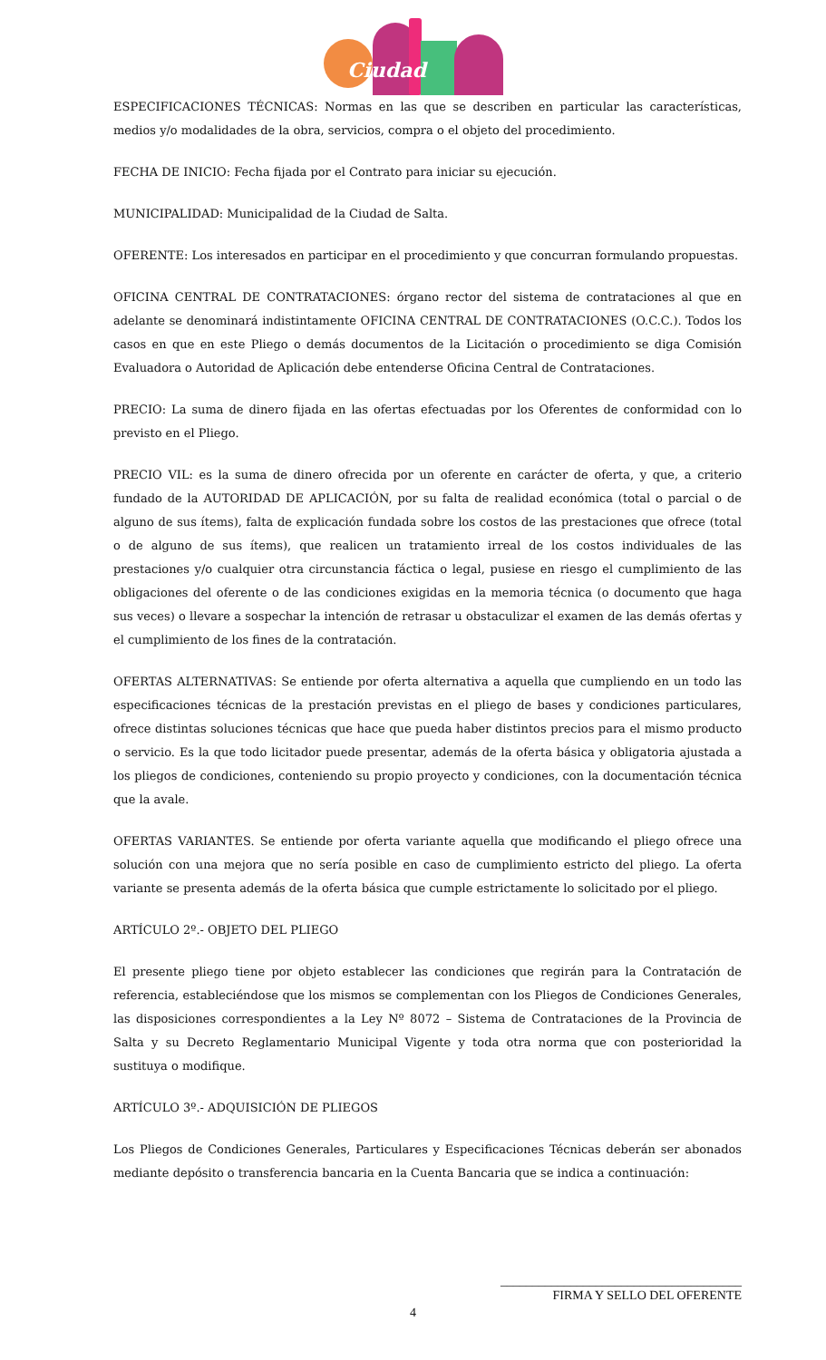Ciudad
ESPECIFICACIONES TÉCNICAS: Normas en las que se describen en particular las características, medios y/o modalidades de la obra, servicios, compra o el objeto del procedimiento.
FECHA DE INICIO: Fecha fijada por el Contrato para iniciar su ejecución.
MUNICIPALIDAD: Municipalidad de la Ciudad de Salta.
OFERENTE: Los interesados en participar en el procedimiento y que concurran formulando propuestas.
OFICINA CENTRAL DE CONTRATACIONES: órgano rector del sistema de contrataciones al que en adelante se denominará indistintamente OFICINA CENTRAL DE CONTRATACIONES (O.C.C.). Todos los casos en que en este Pliego o demás documentos de la Licitación o procedimiento se diga Comisión Evaluadora o Autoridad de Aplicación debe entenderse Oficina Central de Contrataciones.
PRECIO: La suma de dinero fijada en las ofertas efectuadas por los Oferentes de conformidad con lo previsto en el Pliego.
PRECIO VIL: es la suma de dinero ofrecida por un oferente en carácter de oferta, y que, a criterio fundado de la AUTORIDAD DE APLICACIÓN, por su falta de realidad económica (total o parcial o de alguno de sus ítems), falta de explicación fundada sobre los costos de las prestaciones que ofrece (total o de alguno de sus ítems), que realicen un tratamiento irreal de los costos individuales de las prestaciones y/o cualquier otra circunstancia fáctica o legal, pusiese en riesgo el cumplimiento de las obligaciones del oferente o de las condiciones exigidas en la memoria técnica (o documento que haga sus veces) o llevare a sospechar la intención de retrasar u obstaculizar el examen de las demás ofertas y el cumplimiento de los fines de la contratación.
OFERTAS ALTERNATIVAS: Se entiende por oferta alternativa a aquella que cumpliendo en un todo las especificaciones técnicas de la prestación previstas en el pliego de bases y condiciones particulares, ofrece distintas soluciones técnicas que hace que pueda haber distintos precios para el mismo producto o servicio. Es la que todo licitador puede presentar, además de la oferta básica y obligatoria ajustada a los pliegos de condiciones, conteniendo su propio proyecto y condiciones, con la documentación técnica que la avale.
OFERTAS VARIANTES. Se entiende por oferta variante aquella que modificando el pliego ofrece una solución con una mejora que no sería posible en caso de cumplimiento estricto del pliego. La oferta variante se presenta además de la oferta básica que cumple estrictamente lo solicitado por el pliego.
ARTÍCULO 2º.- OBJETO DEL PLIEGO
El presente pliego tiene por objeto establecer las condiciones que regirán para la Contratación de referencia, estableciéndose que los mismos se complementan con los Pliegos de Condiciones Generales, las disposiciones correspondientes a la Ley Nº 8072 – Sistema de Contrataciones de la Provincia de Salta y su Decreto Reglamentario Municipal Vigente y toda otra norma que con posterioridad la sustituya o modifique.
ARTÍCULO 3º.- ADQUISICIÓN DE PLIEGOS
Los Pliegos de Condiciones Generales, Particulares y Especificaciones Técnicas deberán ser abonados mediante depósito o transferencia bancaria en la Cuenta Bancaria que se indica a continuación:
______________________________________
FIRMA Y SELLO DEL OFERENTE
4